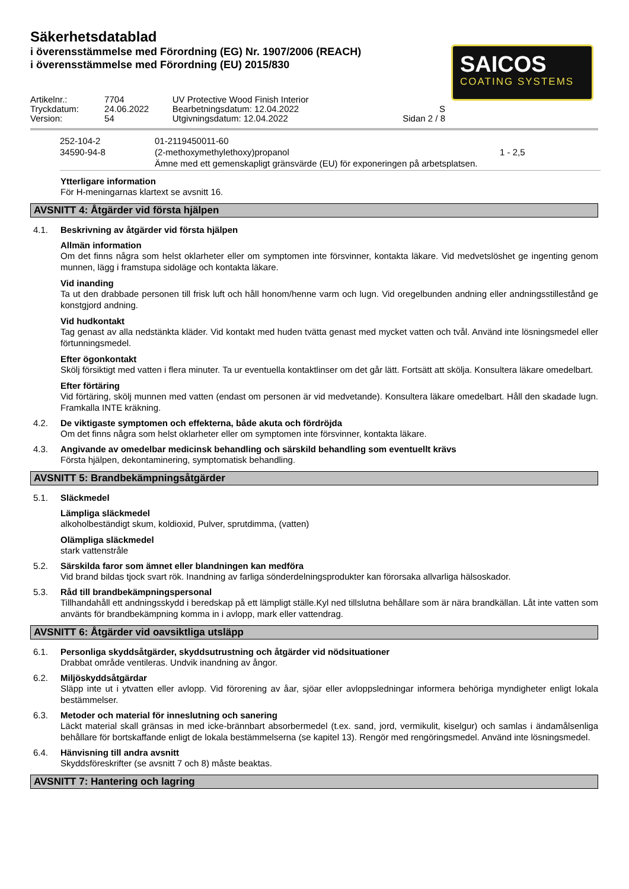Säkerhetsdatablad
i överensstämmelse med Förordning (EG) Nr. 1907/2006 (REACH)
i överensstämmelse med Förordning (EU) 2015/830
SAICOS
COATING SYSTEMS
| Artikelnr.: | 7704 | UV Protective Wood Finish Interior | |
| Tryckdatum: | 24.06.2022 | Bearbetningsdatum: 12.04.2022 | S |
| Version: | 54 | Utgivningsdatum: 12.04.2022 | Sidan 2 / 8 |
| 252-104-2 34590-94-8 | 01-2119450011-60 (2-methoxymethylethoxy)propanol Ämne med ett gemenskapligt gränsvärde (EU) för exponeringen på arbetsplatsen. | 1 - 2,5 |
Ytterligare information
För H-meningarnas klartext se avsnitt 16.
AVSNITT 4: Åtgärder vid första hjälpen
4.1. Beskrivning av åtgärder vid första hjälpen
Allmän information
Om det finns några som helst oklarheter eller om symptomen inte försvinner, kontakta läkare. Vid medvetslöshet ge ingenting genom munnen, lägg i framstupa sidoläge och kontakta läkare.
Vid inanding
Ta ut den drabbade personen till frisk luft och håll honom/henne varm och lugn. Vid oregelbunden andning eller andningsstillestånd ge konstgjord andning.
Vid hudkontakt
Tag genast av alla nedstänkta kläder. Vid kontakt med huden tvätta genast med mycket vatten och tvål. Använd inte lösningsmedel eller förtunningsmedel.
Efter ögonkontakt
Skölj försiktigt med vatten i flera minuter. Ta ur eventuella kontaktlinser om det går lätt. Fortsätt att skölja. Konsultera läkare omedelbart.
Efter förtäring
Vid förtäring, skölj munnen med vatten (endast om personen är vid medvetande). Konsultera läkare omedelbart. Håll den skadade lugn. Framkalla INTE kräkning.
4.2. De viktigaste symptomen och effekterna, både akuta och fördröjda
Om det finns några som helst oklarheter eller om symptomen inte försvinner, kontakta läkare.
4.3. Angivande av omedelbar medicinsk behandling och särskild behandling som eventuellt krävs
Första hjälpen, dekontaminering, symptomatisk behandling.
AVSNITT 5: Brandbekämpningsåtgärder
5.1. Släckmedel
Lämpliga släckmedel
alkoholbeständigt skum, koldioxid, Pulver, sprutdimma, (vatten)
Olämpliga släckmedel
stark vattenstråle
5.2. Särskilda faror som ämnet eller blandningen kan medföra
Vid brand bildas tjock svart rök. Inandning av farliga sönderdelningsprodukter kan förorsaka allvarliga hälsoskador.
5.3. Råd till brandbekämpningspersonal
Tillhandahåll ett andningsskydd i beredskap på ett lämpligt ställe.Kyl ned tillslutna behållare som är nära brandkällan. Låt inte vatten som använts för brandbekämpning komma in i avlopp, mark eller vattendrag.
AVSNITT 6: Åtgärder vid oavsiktliga utsläpp
6.1. Personliga skyddsåtgärder, skyddsutrustning och åtgärder vid nödsituationer
Drabbat område ventileras. Undvik inandning av ångor.
6.2. Miljöskyddsåtgärdar
Släpp inte ut i ytvatten eller avlopp. Vid förorening av åar, sjöar eller avloppsledningar informera behöriga myndigheter enligt lokala bestämmelser.
6.3. Metoder och material för inneslutning och sanering
Läckt material skall gränsas in med icke-brännbart absorbermedel (t.ex. sand, jord, vermikulit, kiselgur) och samlas i ändamålsenliga behållare för bortskaffande enligt de lokala bestämmelserna (se kapitel 13). Rengör med rengöringsmedel. Använd inte lösningsmedel.
6.4. Hänvisning till andra avsnitt
Skyddsföreskrifter (se avsnitt 7 och 8) måste beaktas.
AVSNITT 7: Hantering och lagring